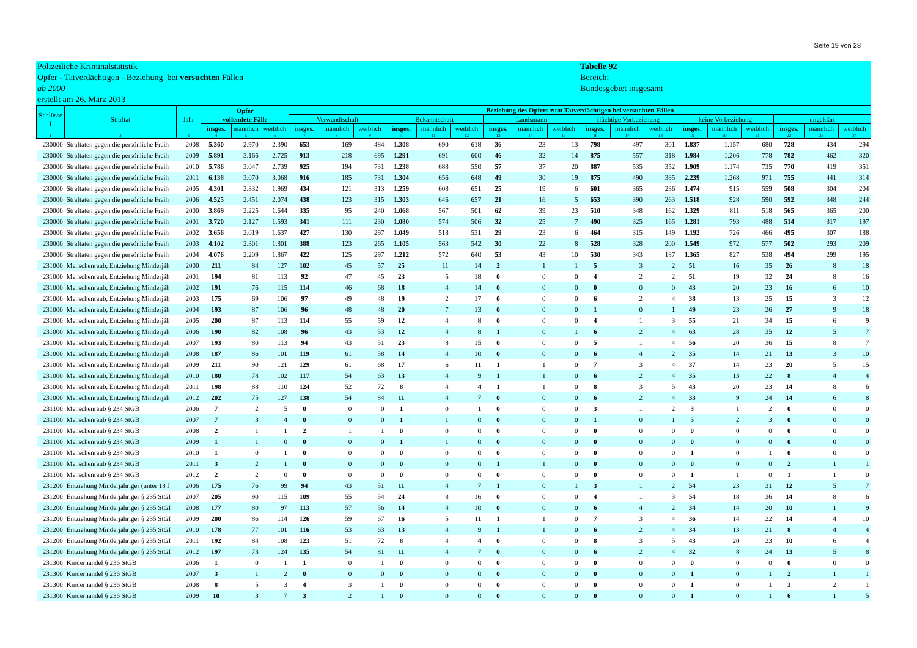Seite 19 von 28
Polizeiliche Kriminalstatistik
Opfer - Tatverdächtigen - Beziehung bei versuchten Fällen
ab 2000
erstellt am 26. März 2013
Tabelle 92
Bereich:
Bundesgebiet insgesamt
| Schlüsse l | Straftat | Jahr | Opfer -vollendete Fälle- | | | Beziehung des Opfers zum Tatverdächtigen bei versuchten Fällen | | | | | | | | | | | | | | | | | |
| --- | --- | --- | --- | --- | --- | --- | --- | --- | --- | --- | --- | --- | --- | --- | --- | --- | --- | --- | --- | --- | --- | --- | --- |
| | | | | | | Verwandtschaft | | | Bekanntschaft | | | Landsmann | | | flüchtige Vorbeziehung | | | keine Vorbeziehung | | | ungeklärt | | |
| | | | insges. | männlich | weiblich | insges. | männlich | weiblich | insges. | männlich | weiblich | insges. | männlich | weiblich | insges. | männlich | weiblich | insges. | männlich | weiblich | insges. | männlich | weiblich |
| 1 | 2 | 3 | 4 | 5 | 6 | 7 | 8 | 9 | 10 | 11 | 12 | 13 | 14 | 15 | 16 | 17 | 18 | 19 | 20 | 21 | 22 | 23 | 24 |
| 230000 | Straftaten gegen die persönliche Freih | 2008 | 5.360 | 2.970 | 2.390 | 653 | 169 | 484 | 1.308 | 690 | 618 | 36 | 23 | 13 | 798 | 497 | 301 | 1.837 | 1.157 | 680 | 728 | 434 | 294 |
| 230000 | Straftaten gegen die persönliche Freih | 2009 | 5.891 | 3.166 | 2.725 | 913 | 218 | 695 | 1.291 | 691 | 600 | 46 | 32 | 14 | 875 | 557 | 318 | 1.984 | 1.206 | 778 | 782 | 462 | 320 |
| 230000 | Straftaten gegen die persönliche Freih | 2010 | 5.786 | 3.047 | 2.739 | 925 | 194 | 731 | 1.238 | 688 | 550 | 57 | 37 | 20 | 887 | 535 | 352 | 1.909 | 1.174 | 735 | 770 | 419 | 351 |
| 230000 | Straftaten gegen die persönliche Freih | 2011 | 6.138 | 3.070 | 3.068 | 916 | 185 | 731 | 1.304 | 656 | 648 | 49 | 30 | 19 | 875 | 490 | 385 | 2.239 | 1.268 | 971 | 755 | 441 | 314 |
| 230000 | Straftaten gegen die persönliche Freih | 2005 | 4.301 | 2.332 | 1.969 | 434 | 121 | 313 | 1.259 | 608 | 651 | 25 | 19 | 6 | 601 | 365 | 236 | 1.474 | 915 | 559 | 508 | 304 | 204 |
| 230000 | Straftaten gegen die persönliche Freih | 2006 | 4.525 | 2.451 | 2.074 | 438 | 123 | 315 | 1.303 | 646 | 657 | 21 | 16 | 5 | 653 | 390 | 263 | 1.518 | 928 | 590 | 592 | 348 | 244 |
| 230000 | Straftaten gegen die persönliche Freih | 2000 | 3.869 | 2.225 | 1.644 | 335 | 95 | 240 | 1.068 | 567 | 501 | 62 | 39 | 23 | 510 | 348 | 162 | 1.329 | 811 | 518 | 565 | 365 | 200 |
| 230000 | Straftaten gegen die persönliche Freih | 2001 | 3.720 | 2.127 | 1.593 | 341 | 111 | 230 | 1.080 | 574 | 506 | 32 | 25 | 7 | 490 | 325 | 165 | 1.281 | 793 | 488 | 514 | 317 | 197 |
| 230000 | Straftaten gegen die persönliche Freih | 2002 | 3.656 | 2.019 | 1.637 | 427 | 130 | 297 | 1.049 | 518 | 531 | 29 | 23 | 6 | 464 | 315 | 149 | 1.192 | 726 | 466 | 495 | 307 | 188 |
| 230000 | Straftaten gegen die persönliche Freih | 2003 | 4.102 | 2.301 | 1.801 | 388 | 123 | 265 | 1.105 | 563 | 542 | 30 | 22 | 8 | 528 | 328 | 200 | 1.549 | 972 | 577 | 502 | 293 | 209 |
| 230000 | Straftaten gegen die persönliche Freih | 2004 | 4.076 | 2.209 | 1.867 | 422 | 125 | 297 | 1.212 | 572 | 640 | 53 | 43 | 10 | 530 | 343 | 187 | 1.365 | 827 | 538 | 494 | 299 | 195 |
| 231000 | Menschenraub, Entziehung Minderjäh | 2000 | 211 | 84 | 127 | 102 | 45 | 57 | 25 | 11 | 14 | 2 | 1 | 1 | 5 | 3 | 2 | 51 | 16 | 35 | 26 | 8 | 18 |
| 231000 | Menschenraub, Entziehung Minderjäh | 2001 | 194 | 81 | 113 | 92 | 47 | 45 | 23 | 5 | 18 | 0 | 0 | 0 | 4 | 2 | 2 | 51 | 19 | 32 | 24 | 8 | 16 |
| 231000 | Menschenraub, Entziehung Minderjäh | 2002 | 191 | 76 | 115 | 114 | 46 | 68 | 18 | 4 | 14 | 0 | 0 | 0 | 0 | 0 | 0 | 43 | 20 | 23 | 16 | 6 | 10 |
| 231000 | Menschenraub, Entziehung Minderjäh | 2003 | 175 | 69 | 106 | 97 | 49 | 48 | 19 | 2 | 17 | 0 | 0 | 0 | 6 | 2 | 4 | 38 | 13 | 25 | 15 | 3 | 12 |
| 231000 | Menschenraub, Entziehung Minderjäh | 2004 | 193 | 87 | 106 | 96 | 48 | 48 | 20 | 7 | 13 | 0 | 0 | 0 | 1 | 0 | 1 | 49 | 23 | 26 | 27 | 9 | 18 |
| 231000 | Menschenraub, Entziehung Minderjäh | 2005 | 200 | 87 | 113 | 114 | 55 | 59 | 12 | 4 | 8 | 0 | 0 | 0 | 4 | 1 | 3 | 55 | 21 | 34 | 15 | 6 | 9 |
| 231000 | Menschenraub, Entziehung Minderjäh | 2006 | 190 | 82 | 108 | 96 | 43 | 53 | 12 | 4 | 8 | 1 | 0 | 1 | 6 | 2 | 4 | 63 | 28 | 35 | 12 | 5 | 7 |
| 231000 | Menschenraub, Entziehung Minderjäh | 2007 | 193 | 80 | 113 | 94 | 43 | 51 | 23 | 8 | 15 | 0 | 0 | 0 | 5 | 1 | 4 | 56 | 20 | 36 | 15 | 8 | 7 |
| 231000 | Menschenraub, Entziehung Minderjäh | 2008 | 187 | 86 | 101 | 119 | 61 | 58 | 14 | 4 | 10 | 0 | 0 | 0 | 6 | 4 | 2 | 35 | 14 | 21 | 13 | 3 | 10 |
| 231000 | Menschenraub, Entziehung Minderjäh | 2009 | 211 | 90 | 121 | 129 | 61 | 68 | 17 | 6 | 11 | 1 | 1 | 0 | 7 | 3 | 4 | 37 | 14 | 23 | 20 | 5 | 15 |
| 231000 | Menschenraub, Entziehung Minderjäh | 2010 | 180 | 78 | 102 | 117 | 54 | 63 | 13 | 4 | 9 | 1 | 1 | 0 | 6 | 2 | 4 | 35 | 13 | 22 | 8 | 4 | 4 |
| 231000 | Menschenraub, Entziehung Minderjäh | 2011 | 198 | 88 | 110 | 124 | 52 | 72 | 8 | 4 | 4 | 1 | 1 | 0 | 8 | 3 | 5 | 43 | 20 | 23 | 14 | 8 | 6 |
| 231000 | Menschenraub, Entziehung Minderjäh | 2012 | 202 | 75 | 127 | 138 | 54 | 84 | 11 | 4 | 7 | 0 | 0 | 0 | 6 | 2 | 4 | 33 | 9 | 24 | 14 | 6 | 8 |
| 231100 | Menschenraub § 234 StGB | 2006 | 7 | 2 | 5 | 0 | 0 | 0 | 1 | 0 | 1 | 0 | 0 | 0 | 3 | 1 | 2 | 3 | 1 | 2 | 0 | 0 | 0 |
| 231100 | Menschenraub § 234 StGB | 2007 | 7 | 3 | 4 | 0 | 0 | 0 | 1 | 1 | 0 | 0 | 0 | 0 | 1 | 0 | 1 | 5 | 2 | 3 | 0 | 0 | 0 |
| 231100 | Menschenraub § 234 StGB | 2008 | 2 | 1 | 1 | 2 | 1 | 1 | 0 | 0 | 0 | 0 | 0 | 0 | 0 | 0 | 0 | 0 | 0 | 0 | 0 | 0 | 0 |
| 231100 | Menschenraub § 234 StGB | 2009 | 1 | 1 | 0 | 0 | 0 | 0 | 1 | 1 | 0 | 0 | 0 | 0 | 0 | 0 | 0 | 0 | 0 | 0 | 0 | 0 | 0 |
| 231100 | Menschenraub § 234 StGB | 2010 | 1 | 0 | 1 | 0 | 0 | 0 | 0 | 0 | 0 | 0 | 0 | 0 | 0 | 0 | 0 | 1 | 0 | 1 | 0 | 0 | 0 |
| 231100 | Menschenraub § 234 StGB | 2011 | 3 | 2 | 1 | 0 | 0 | 0 | 0 | 0 | 0 | 1 | 1 | 0 | 0 | 0 | 0 | 0 | 0 | 0 | 2 | 1 | 1 |
| 231100 | Menschenraub § 234 StGB | 2012 | 2 | 2 | 0 | 0 | 0 | 0 | 0 | 0 | 0 | 0 | 0 | 0 | 0 | 0 | 0 | 1 | 1 | 0 | 1 | 1 | 0 |
| 231200 | Entziehung Minderjähriger (unter 18 J | 2006 | 175 | 76 | 99 | 94 | 43 | 51 | 11 | 4 | 7 | 1 | 0 | 1 | 3 | 1 | 2 | 54 | 23 | 31 | 12 | 5 | 7 |
| 231200 | Entziehung Minderjähriger § 235 StGI | 2007 | 205 | 90 | 115 | 109 | 55 | 54 | 24 | 8 | 16 | 0 | 0 | 0 | 4 | 1 | 3 | 54 | 18 | 36 | 14 | 8 | 6 |
| 231200 | Entziehung Minderjähriger § 235 StGI | 2008 | 177 | 80 | 97 | 113 | 57 | 56 | 14 | 4 | 10 | 0 | 0 | 0 | 6 | 4 | 2 | 34 | 14 | 20 | 10 | 1 | 9 |
| 231200 | Entziehung Minderjähriger § 235 StGI | 2009 | 200 | 86 | 114 | 126 | 59 | 67 | 16 | 5 | 11 | 1 | 1 | 0 | 7 | 3 | 4 | 36 | 14 | 22 | 14 | 4 | 10 |
| 231200 | Entziehung Minderjähriger § 235 StGI | 2010 | 178 | 77 | 101 | 116 | 53 | 63 | 13 | 4 | 9 | 1 | 1 | 0 | 6 | 2 | 4 | 34 | 13 | 21 | 8 | 4 | 4 |
| 231200 | Entziehung Minderjähriger § 235 StGI | 2011 | 192 | 84 | 108 | 123 | 51 | 72 | 8 | 4 | 4 | 0 | 0 | 0 | 8 | 3 | 5 | 43 | 20 | 23 | 10 | 6 | 4 |
| 231200 | Entziehung Minderjähriger § 235 StGI | 2012 | 197 | 73 | 124 | 135 | 54 | 81 | 11 | 4 | 7 | 0 | 0 | 0 | 6 | 2 | 4 | 32 | 8 | 24 | 13 | 5 | 8 |
| 231300 | Kinderhandel § 236 StGB | 2006 | 1 | 0 | 1 | 1 | 0 | 1 | 0 | 0 | 0 | 0 | 0 | 0 | 0 | 0 | 0 | 0 | 0 | 0 | 0 | 0 | 0 |
| 231300 | Kinderhandel § 236 StGB | 2007 | 3 | 1 | 2 | 0 | 0 | 0 | 0 | 0 | 0 | 0 | 0 | 0 | 0 | 0 | 0 | 1 | 0 | 1 | 2 | 1 | 1 |
| 231300 | Kinderhandel § 236 StGB | 2008 | 8 | 5 | 3 | 4 | 3 | 1 | 0 | 0 | 0 | 0 | 0 | 0 | 0 | 0 | 0 | 1 | 0 | 1 | 3 | 2 | 1 |
| 231300 | Kinderhandel § 236 StGB | 2009 | 10 | 3 | 7 | 3 | 2 | 1 | 0 | 0 | 0 | 0 | 0 | 0 | 0 | 0 | 0 | 1 | 0 | 1 | 6 | 1 | 5 |